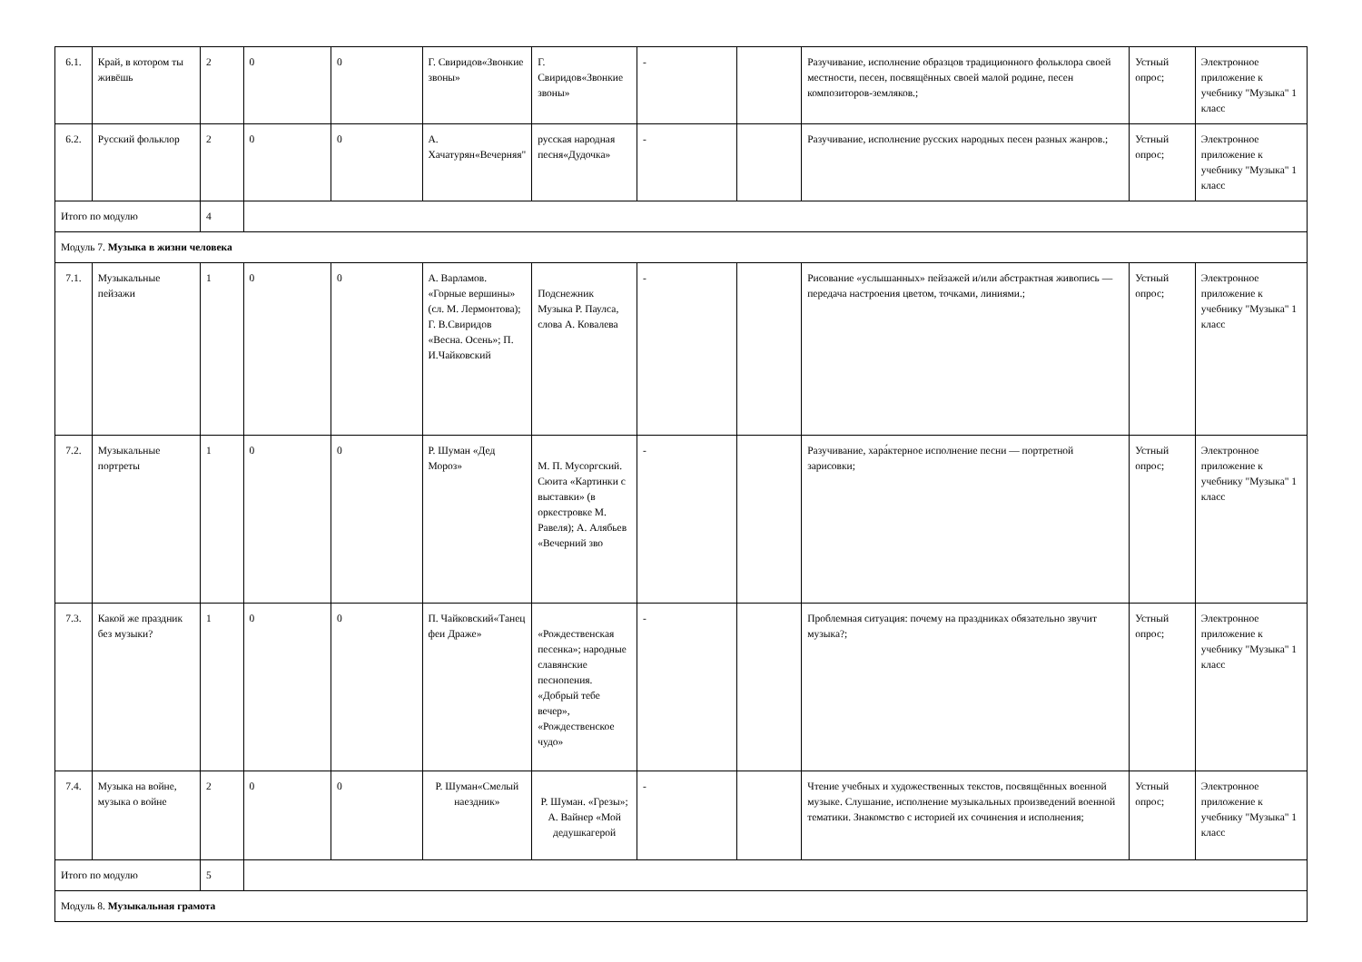| 6.1. | Край, в котором ты живёшь | 2 | 0 | 0 | Г. Свиридов«Звонкие звоны» | Г. Свиридов«Звонкие звоны» | - | | Разучивание, исполнение образцов традиционного фольклора своей местности, песен, посвящённых своей малой родине, песен композиторов-земляков.; | Устный опрос; | Электронное приложение к учебнику "Музыка" 1 класс |
| 6.2. | Русский фольклор | 2 | 0 | 0 | А. Хачатурян«Вечерняя" | русская народная песня«Дудочка» | - | | Разучивание, исполнение русских народных песен разных жанров.; | Устный опрос; | Электронное приложение к учебнику "Музыка" 1 класс |
| Итого по модулю | | 4 | | | | | | | | | |
| Модуль 7. Музыка в жизни человека | | | | | | | | | | | |
| 7.1. | Музыкальные пейзажи | 1 | 0 | 0 | А. Варламов. «Горные вершины» (сл. М. Лермонтова); Г. В.Свиридов «Весна. Осень»; П. И.Чайковский | Подснежник Музыка Р. Паулса, слова А. Ковалева | - | | Рисование «услышанных» пейзажей и/или абстрактная живопись — передача настроения цветом, точками, линиями.; | Устный опрос; | Электронное приложение к учебнику "Музыка" 1 класс |
| 7.2. | Музыкальные портреты | 1 | 0 | 0 | Р. Шуман «Дед Мороз» | М. П. Мусоргский. Сюита «Картинки с выставки» (в оркестровке М. Равеля); А. Алябьев «Вечерний зво | - | | Разучивание, хара́ктерное исполнение песни — портретной зарисовки; | Устный опрос; | Электронное приложение к учебнику "Музыка" 1 класс |
| 7.3. | Какой же праздник без музыки? | 1 | 0 | 0 | П. Чайковский«Танец феи Драже» | «Рождественская песенка»; народные славянские песнопения. «Добрый тебе вечер», «Рождественское чудо» | - | | Проблемная ситуация: почему на праздниках обязательно звучит музыка?; | Устный опрос; | Электронное приложение к учебнику "Музыка" 1 класс |
| 7.4. | Музыка на войне, музыка о войне | 2 | 0 | 0 | Р. Шуман«Смелый наездник» | Р. Шуман. «Грезы»; А. Вайнер «Мой дедушкагерой | - | | Чтение учебных и художественных текстов, посвящённых военной музыке. Слушание, исполнение музыкальных произведений военной тематики. Знакомство с историей их сочинения и исполнения; | Устный опрос; | Электронное приложение к учебнику "Музыка" 1 класс |
| Итого по модулю | | 5 | | | | | | | | | |
| Модуль 8. Музыкальная грамота | | | | | | | | | | | |